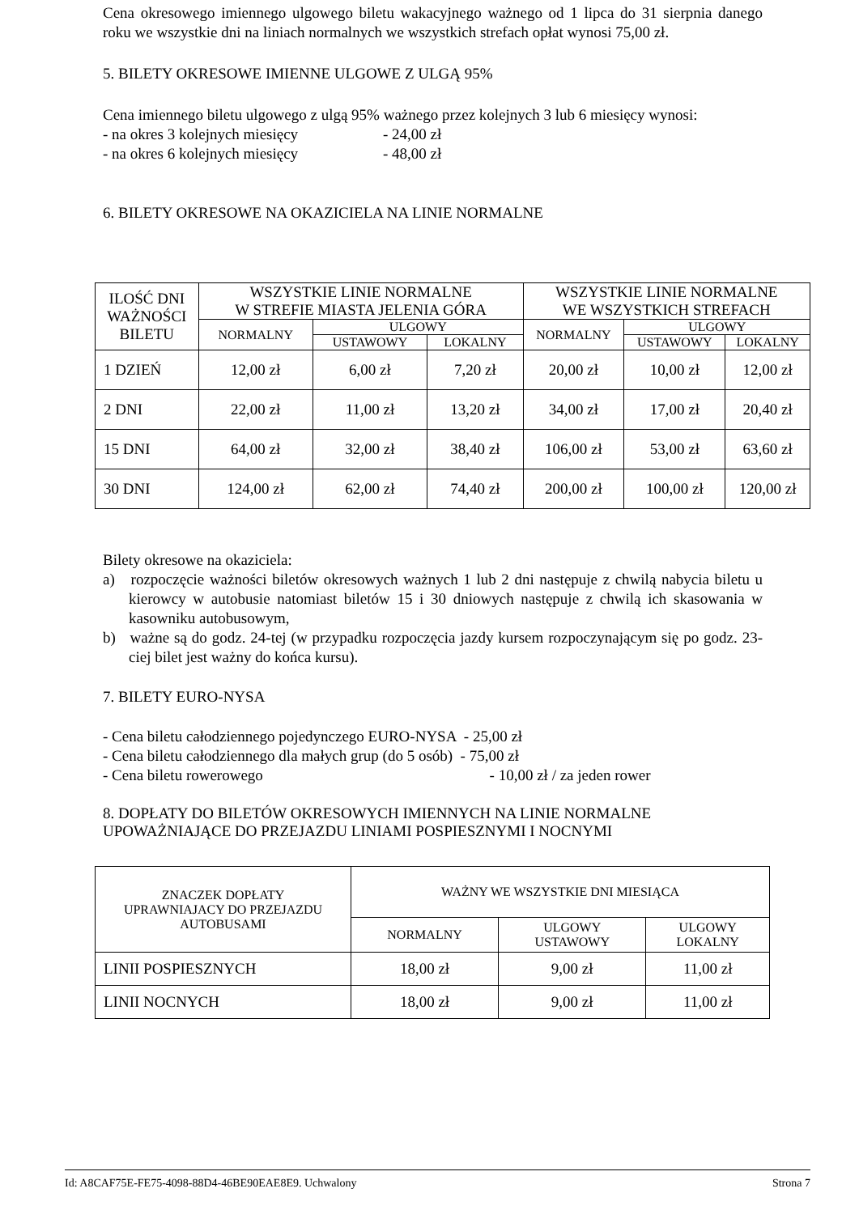Cena okresowego imiennego ulgowego biletu wakacyjnego ważnego od 1 lipca do 31 sierpnia danego roku we wszystkie dni na liniach normalnych we wszystkich strefach opłat wynosi 75,00 zł.
5. BILETY OKRESOWE IMIENNE ULGOWE Z ULGĄ 95%
Cena imiennego biletu ulgowego z ulgą 95% ważnego przez kolejnych 3 lub 6 miesięcy wynosi:
- na okres 3 kolejnych miesięcy - 24,00 zł
- na okres 6 kolejnych miesięcy - 48,00 zł
6. BILETY OKRESOWE NA OKAZICIELA NA LINIE NORMALNE
| ILOŚĆ DNI WAŻNOŚCI BILETU | WSZYSTKIE LINIE NORMALNE W STREFIE MIASTA JELENIA GÓRA | | | WSZYSTKIE LINIE NORMALNE WE WSZYSTKICH STREFACH | | |
| --- | --- | --- | --- | --- | --- | --- |
| | NORMALNY | ULGOWY | | NORMALNY | ULGOWY | |
| | | USTAWOWY | LOKALNY | | USTAWOWY | LOKALNY |
| 1 DZIEŃ | 12,00 zł | 6,00 zł | 7,20 zł | 20,00 zł | 10,00 zł | 12,00 zł |
| 2 DNI | 22,00 zł | 11,00 zł | 13,20 zł | 34,00 zł | 17,00 zł | 20,40 zł |
| 15 DNI | 64,00 zł | 32,00 zł | 38,40 zł | 106,00 zł | 53,00 zł | 63,60 zł |
| 30 DNI | 124,00 zł | 62,00 zł | 74,40 zł | 200,00 zł | 100,00 zł | 120,00 zł |
Bilety okresowe na okaziciela:
a) rozpoczęcie ważności biletów okresowych ważnych 1 lub 2 dni następuje z chwilą nabycia biletu u kierowcy w autobusie natomiast biletów 15 i 30 dniowych następuje z chwilą ich skasowania w kasowniku autobusowym,
b) ważne są do godz. 24-tej (w przypadku rozpoczęcia jazdy kursem rozpoczynającym się po godz. 23-ciej bilet jest ważny do końca kursu).
7. BILETY EURO-NYSA
- Cena biletu całodziennego pojedynczego EURO-NYSA - 25,00 zł
- Cena biletu całodziennego dla małych grup (do 5 osób) - 75,00 zł
- Cena biletu rowerowego - 10,00 zł / za jeden rower
8. DOPŁATY DO BILETÓW OKRESOWYCH IMIENNYCH NA LINIE NORMALNE UPOWAŻNIAJĄCE DO PRZEJAZDU LINIAMI POSPIESZNYMI I NOCNYMI
| ZNACZEK DOPŁATY UPRAWNIAJACY DO PRZEJAZDU AUTOBUSAMI | WAŻNY WE WSZYSTKIE DNI MIESIĄCA | | |
| --- | --- | --- | --- |
| | NORMALNY | ULGOWY USTAWOWY | ULGOWY LOKALNY |
| LINII POSPIESZNYCH | 18,00 zł | 9,00 zł | 11,00 zł |
| LINII NOCNYCH | 18,00 zł | 9,00 zł | 11,00 zł |
Id: A8CAF75E-FE75-4098-88D4-46BE90EAE8E9. Uchwalony Strona 7